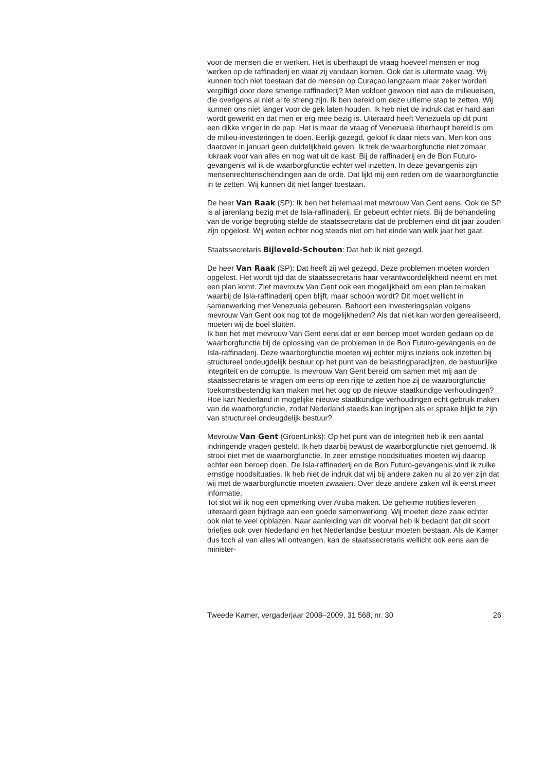voor de mensen die er werken. Het is überhaupt de vraag hoeveel mensen er nog werken op de raffinaderij en waar zij vandaan komen. Ook dat is uitermate vaag. Wij kunnen toch niet toestaan dat de mensen op Curaçao langzaam maar zeker worden vergiftigd door deze smerige raffinaderij? Men voldoet gewoon niet aan de milieueisen, die overigens al niet al te streng zijn. Ik ben bereid om deze ultieme stap te zetten. Wij kunnen ons niet langer voor de gek laten houden. Ik heb niet de indruk dat er hard aan wordt gewerkt en dat men er erg mee bezig is. Uiteraard heeft Venezuela op dit punt een dikke vinger in de pap. Het is maar de vraag of Venezuela überhaupt bereid is om de milieu-investeringen te doen. Eerlijk gezegd, geloof ik daar niets van. Men kon ons daarover in januari geen duidelijk­heid geven. Ik trek de waarborgfunctie niet zomaar lukraak voor van alles en nog wat uit de kast. Bij de raffinaderij en de Bon Futuro-gevangenis wil ik de waarborgfunctie echter wel inzetten. In deze gevangenis zijn mensenrechtenschendingen aan de orde. Dat lijkt mij een reden om de waarborgfunctie in te zetten. Wij kunnen dit niet langer toestaan.
De heer Van Raak (SP): Ik ben het helemaal met mevrouw Van Gent eens. Ook de SP is al jarenlang bezig met de Isla-raffinaderij. Er gebeurt echter niets. Bij de behandeling van de vorige begroting stelde de staatssecre­taris dat de problemen eind dit jaar zouden zijn opgelost. Wij weten echter nog steeds niet om het einde van welk jaar het gaat.
Staatssecretaris Bijleveld-Schouten: Dat heb ik niet gezegd.
De heer Van Raak (SP): Dat heeft zij wel gezegd. Deze problemen moeten worden opgelost. Het wordt tijd dat de staatssecretaris haar verantwoor­delijkheid neemt en met een plan komt. Ziet mevrouw Van Gent ook een mogelijkheid om een plan te maken waarbij de Isla-raffinaderij open blijft, maar schoon wordt? Dit moet wellicht in samenwerking met Venezuela gebeuren. Behoort een investeringsplan volgens mevrouw Van Gent ook nog tot de mogelijkheden? Als dat niet kan worden gerealiseerd, moeten wij de boel sluiten.
Ik ben het met mevrouw Van Gent eens dat er een beroep moet worden gedaan op de waarborgfunctie bij de oplossing van de problemen in de Bon Futuro-gevangenis en de Isla-raffinaderij. Deze waarborgfunctie moeten wij echter mijns inziens ook inzetten bij structureel ondeugdelijk bestuur op het punt van de belastingparadijzen, de bestuurlijke integriteit en de corruptie. Is mevrouw Van Gent bereid om samen met mij aan de staatssecretaris te vragen om eens op een rijtje te zetten hoe zij de waarborgfunctie toekomstbestendig kan maken met het oog op de nieuwe staatkundige verhoudingen? Hoe kan Nederland in mogelijke nieuwe staatkundige verhoudingen echt gebruik maken van de waarborgfunctie, zodat Nederland steeds kan ingrijpen als er sprake blijkt te zijn van struc­tureel ondeugdelijk bestuur?
Mevrouw Van Gent (GroenLinks): Op het punt van de integriteit heb ik een aantal indringende vragen gesteld. Ik heb daarbij bewust de waarborgfunctie niet genoemd. Ik strooi niet met de waarborgfunctie. In zeer ernstige noodsituaties moeten wij daarop echter een beroep doen. De Isla-raffinaderij en de Bon Futuro-gevangenis vind ik zulke ernstige noodsituaties. Ik heb niet de indruk dat wij bij andere zaken nu al zo ver zijn dat wij met de waarborgfunctie moeten zwaaien. Over deze andere zaken wil ik eerst meer informatie.
Tot slot wil ik nog een opmerking over Aruba maken. De geheime notities leveren uiteraard geen bijdrage aan een goede samenwerking. Wij moeten deze zaak echter ook niet te veel opblazen. Naar aanleiding van dit voorval heb ik bedacht dat dit soort briefjes ook over Nederland en het Nederlandse bestuur moeten bestaan. Als de Kamer dus toch al van alles wil ontvangen, kan de staatssecretaris wellicht ook eens aan de minister-
Tweede Kamer, vergaderjaar 2008–2009, 31 568, nr. 30 26